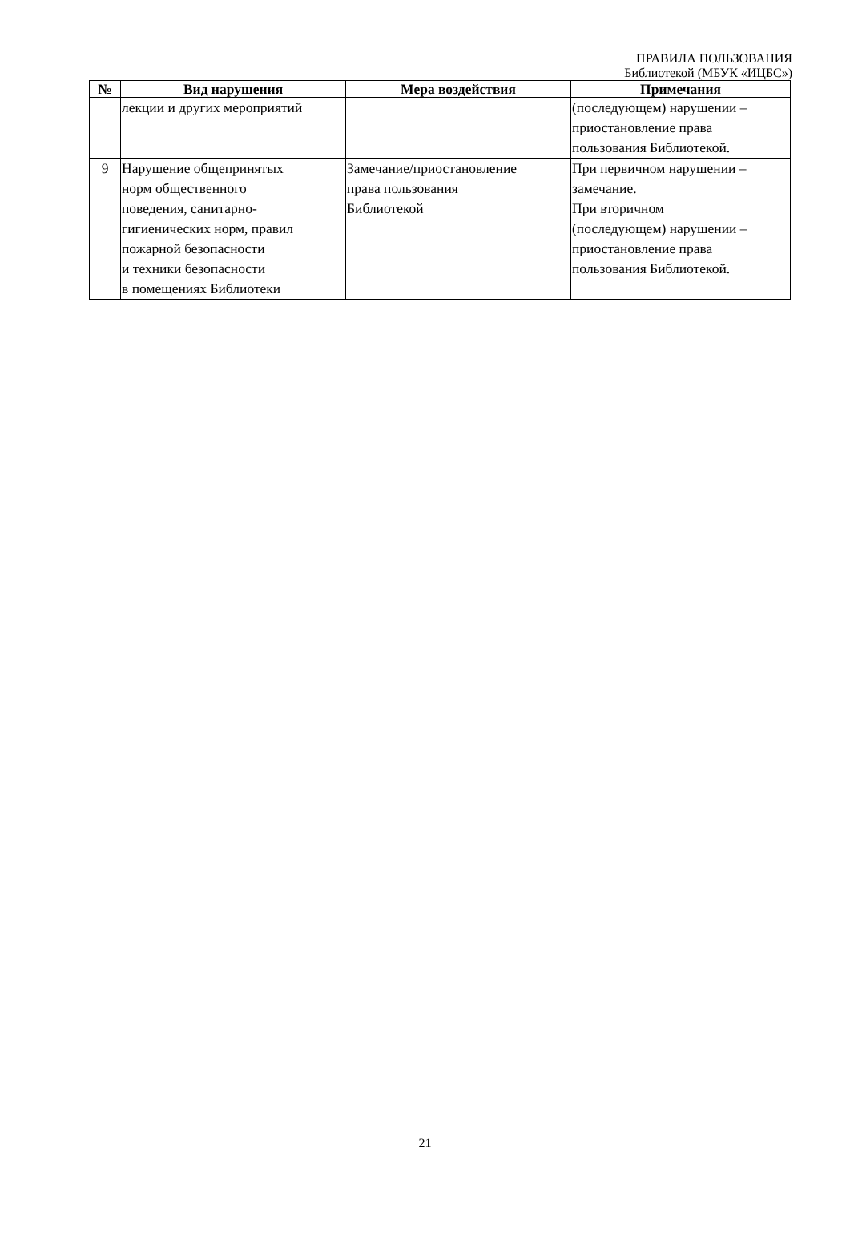ПРАВИЛА ПОЛЬЗОВАНИЯ
Библиотекой (МБУК «ИЦБС»)
| № | Вид нарушения | Мера воздействия | Примечания |
| --- | --- | --- | --- |
| | лекции и других мероприятий | | (последующем) нарушении – приостановление права пользования Библиотекой. |
| 9 | Нарушение общепринятых норм общественного поведения, санитарно- гигиенических норм, правил пожарной безопасности и техники безопасности в помещениях Библиотеки | Замечание/приостановление права пользования Библиотекой | При первичном нарушении – замечание. При вторичном (последующем) нарушении – приостановление права пользования Библиотекой. |
21